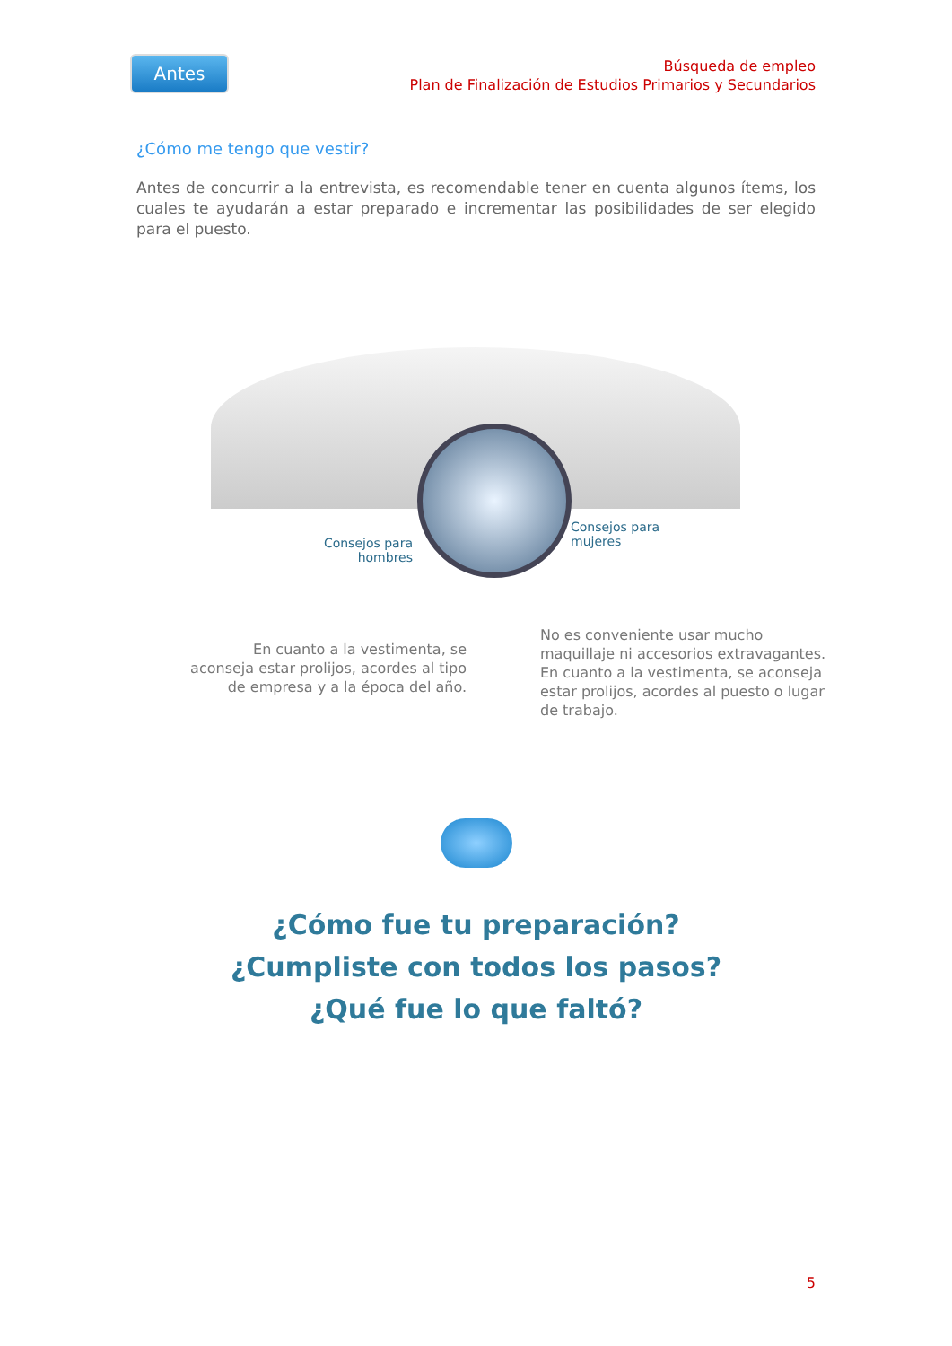Antes
Búsqueda de empleo
Plan de Finalización de Estudios Primarios y Secundarios
¿Cómo me tengo que vestir?
Antes de concurrir a la entrevista, es recomendable tener en cuenta algunos ítems, los cuales te ayudarán a estar preparado e incrementar las posibilidades de ser elegido para el puesto.
Consejos para hombres
Consejos para
mujeres
En cuanto a la vestimenta, se aconseja estar prolijos, acordes al tipo de empresa y a la época del año.
No es conveniente usar mucho maquillaje ni accesorios extravagantes. En cuanto a la vestimenta, se aconseja estar prolijos, acordes al puesto o lugar de trabajo.
¿Cómo fue tu preparación?
¿Cumpliste con todos los pasos?
¿Qué fue lo que faltó?
5